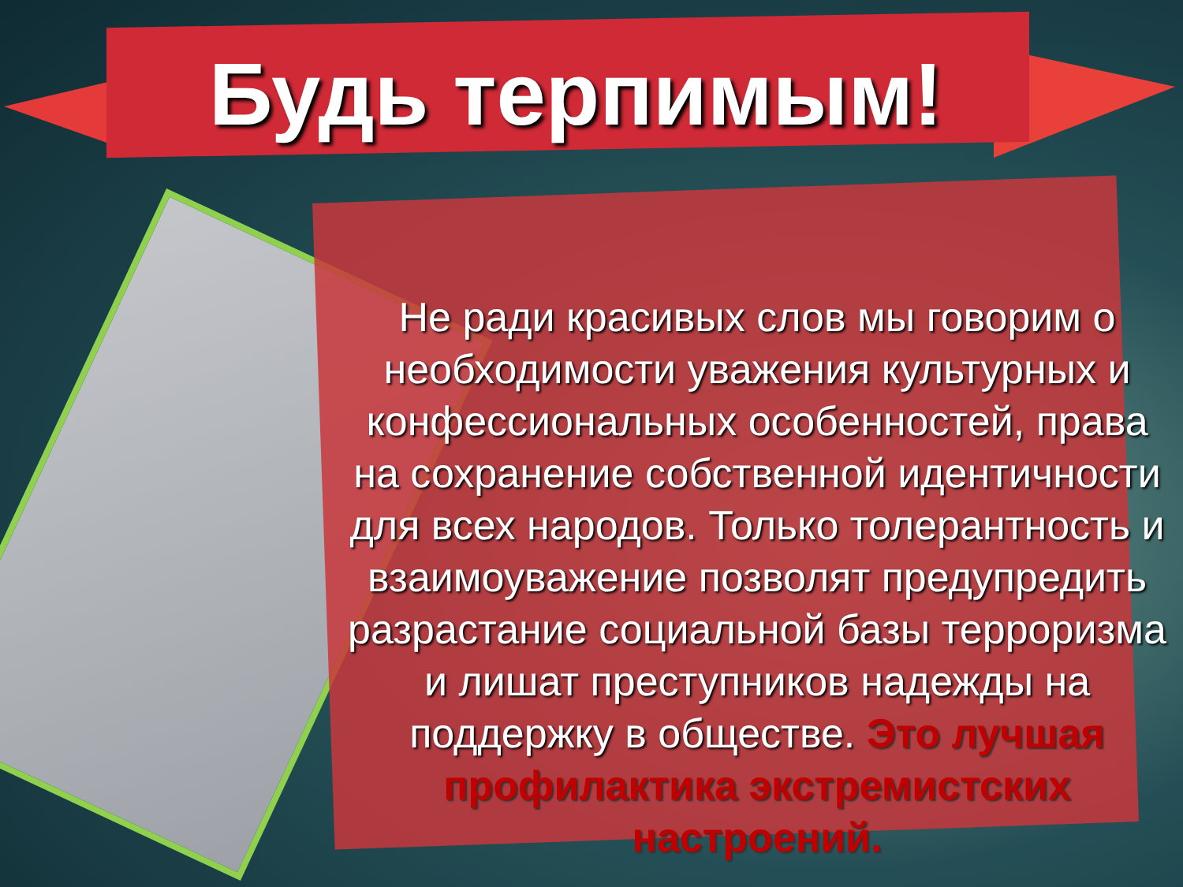Будь терпимым!
Не ради красивых слов мы говорим о необходимости уважения культурных и конфессиональных особенностей, права на сохранение собственной идентичности для всех народов. Только толерантность и взаимоуважение позволят предупредить разрастание социальной базы терроризма и лишат преступников надежды на поддержку в обществе. Это лучшая профилактика экстремистских настроений.